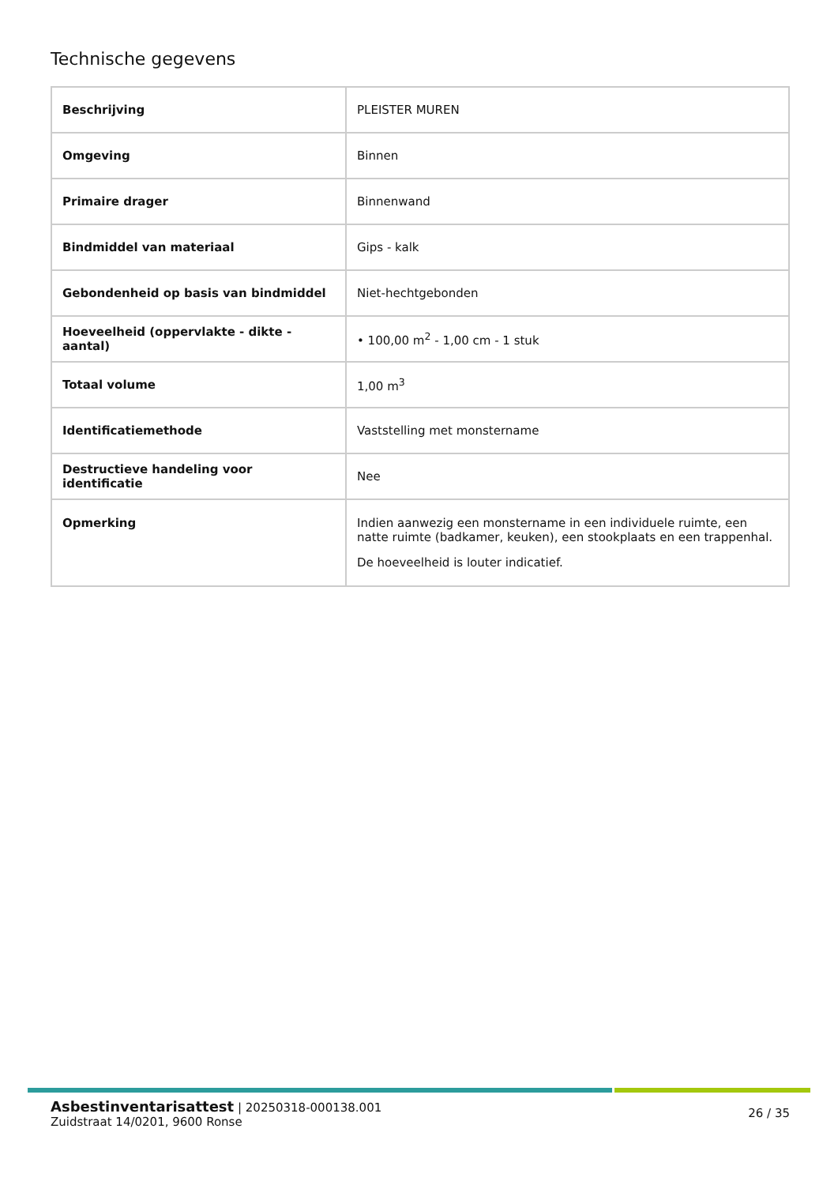Technische gegevens
| Beschrijving | PLEISTER MUREN |
| Omgeving | Binnen |
| Primaire drager | Binnenwand |
| Bindmiddel van materiaal | Gips - kalk |
| Gebondenheid op basis van bindmiddel | Niet-hechtgebonden |
| Hoeveelheid (oppervlakte - dikte - aantal) | • 100,00 m<sup>2</sup> - 1,00 cm - 1 stuk |
| Totaal volume | 1,00 m<sup>3</sup> |
| Identificatiemethode | Vaststelling met monstername |
| Destructieve handeling voor identificatie | Nee |
| Opmerking | Indien aanwezig een monstername in een individuele ruimte, een natte ruimte (badkamer, keuken), een stookplaats en een trappenhal. De hoeveelheid is louter indicatief. |
26 / 35
Asbestinventarisattest | 20250318-000138.001
Zuidstraat 14/0201, 9600 Ronse